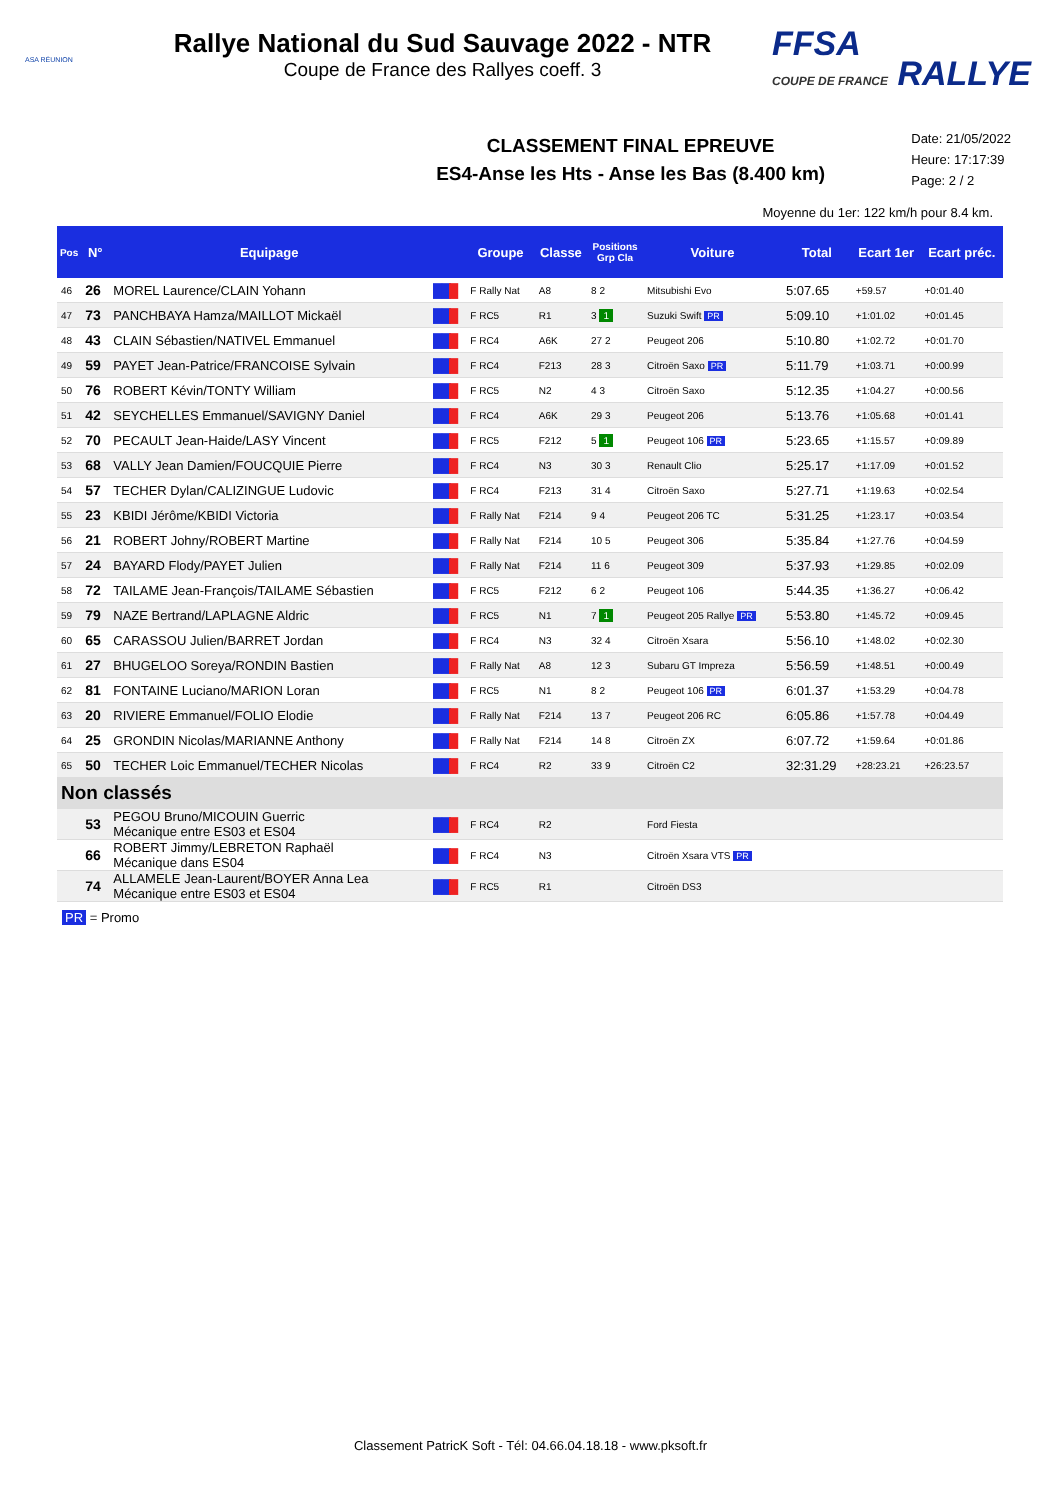ASA RÉUNION
Rallye National du Sud Sauvage 2022 - NTR
Coupe de France des Rallyes coeff. 3
FFSA
COUPE DE FRANCE RALLYE
CLASSEMENT FINAL EPREUVE
ES4-Anse les Hts - Anse les Bas (8.400 km)
Date: 21/05/2022
Heure: 17:17:39
Page: 2 / 2
Moyenne du 1er: 122 km/h pour 8.4 km.
| Pos | N° | Equipage | | Groupe | Classe | Positions Grp Cla | Voiture | Total | Ecart 1er | Ecart préc. |
| --- | --- | --- | --- | --- | --- | --- | --- | --- | --- | --- |
| 46 | 26 | MOREL Laurence/CLAIN Yohann | █ █ █ | F Rally Nat | A8 | 8 2 | Mitsubishi Evo | 5:07.65 | +59.57 | +0:01.40 |
| 47 | 73 | PANCHBAYA Hamza/MAILLOT Mickaël | █ █ █ | F RC5 | R1 | 3 1 | Suzuki Swift PR | 5:09.10 | +1:01.02 | +0:01.45 |
| 48 | 43 | CLAIN Sébastien/NATIVEL Emmanuel | █ █ █ | F RC4 | A6K | 27 2 | Peugeot 206 | 5:10.80 | +1:02.72 | +0:01.70 |
| 49 | 59 | PAYET Jean-Patrice/FRANCOISE Sylvain | █ █ █ | F RC4 | F213 | 28 3 | Citroën Saxo PR | 5:11.79 | +1:03.71 | +0:00.99 |
| 50 | 76 | ROBERT Kévin/TONTY William | █ █ █ | F RC5 | N2 | 4 3 | Citroën Saxo | 5:12.35 | +1:04.27 | +0:00.56 |
| 51 | 42 | SEYCHELLES Emmanuel/SAVIGNY Daniel | █ █ █ | F RC4 | A6K | 29 3 | Peugeot 206 | 5:13.76 | +1:05.68 | +0:01.41 |
| 52 | 70 | PECAULT Jean-Haide/LASY Vincent | █ █ █ | F RC5 | F212 | 5 1 | Peugeot 106 PR | 5:23.65 | +1:15.57 | +0:09.89 |
| 53 | 68 | VALLY Jean Damien/FOUCQUIE Pierre | █ █ █ | F RC4 | N3 | 30 3 | Renault Clio | 5:25.17 | +1:17.09 | +0:01.52 |
| 54 | 57 | TECHER Dylan/CALIZINGUE Ludovic | █ █ █ | F RC4 | F213 | 31 4 | Citroën Saxo | 5:27.71 | +1:19.63 | +0:02.54 |
| 55 | 23 | KBIDI Jérôme/KBIDI Victoria | █ █ █ | F Rally Nat | F214 | 9 4 | Peugeot 206 TC | 5:31.25 | +1:23.17 | +0:03.54 |
| 56 | 21 | ROBERT Johny/ROBERT Martine | █ █ █ | F Rally Nat | F214 | 10 5 | Peugeot 306 | 5:35.84 | +1:27.76 | +0:04.59 |
| 57 | 24 | BAYARD Flody/PAYET Julien | █ █ █ | F Rally Nat | F214 | 11 6 | Peugeot 309 | 5:37.93 | +1:29.85 | +0:02.09 |
| 58 | 72 | TAILAME Jean-François/TAILAME Sébastien | █ █ █ | F RC5 | F212 | 6 2 | Peugeot 106 | 5:44.35 | +1:36.27 | +0:06.42 |
| 59 | 79 | NAZE Bertrand/LAPLAGNE Aldric | █ █ █ | F RC5 | N1 | 7 1 | Peugeot 205 Rallye PR | 5:53.80 | +1:45.72 | +0:09.45 |
| 60 | 65 | CARASSOU Julien/BARRET Jordan | █ █ █ | F RC4 | N3 | 32 4 | Citroën Xsara | 5:56.10 | +1:48.02 | +0:02.30 |
| 61 | 27 | BHUGELOO Soreya/RONDIN Bastien | █ █ █ | F Rally Nat | A8 | 12 3 | Subaru GT Impreza | 5:56.59 | +1:48.51 | +0:00.49 |
| 62 | 81 | FONTAINE Luciano/MARION Loran | █ █ █ | F RC5 | N1 | 8 2 | Peugeot 106 PR | 6:01.37 | +1:53.29 | +0:04.78 |
| 63 | 20 | RIVIERE Emmanuel/FOLIO Elodie | █ █ █ | F Rally Nat | F214 | 13 7 | Peugeot 206 RC | 6:05.86 | +1:57.78 | +0:04.49 |
| 64 | 25 | GRONDIN Nicolas/MARIANNE Anthony | █ █ █ | F Rally Nat | F214 | 14 8 | Citroën ZX | 6:07.72 | +1:59.64 | +0:01.86 |
| 65 | 50 | TECHER Loic Emmanuel/TECHER Nicolas | █ █ █ | F RC4 | R2 | 33 9 | Citroën C2 | 32:31.29 | +28:23.21 | +26:23.57 |
| Non classés | | | | | | | | | | |
| | 53 | PEGOU Bruno/MICOUIN Guerric Mécanique entre ES03 et ES04 | █ █ █ | F RC4 | R2 | | Ford Fiesta | | | |
| | 66 | ROBERT Jimmy/LEBRETON Raphaël Mécanique dans ES04 | █ █ █ | F RC4 | N3 | | Citroën Xsara VTS PR | | | |
| | 74 | ALLAMELE Jean-Laurent/BOYER Anna Lea Mécanique entre ES03 et ES04 | █ █ █ | F RC5 | R1 | | Citroën DS3 | | | |
PR = Promo
Classement PatricK Soft - Tél: 04.66.04.18.18 - www.pksoft.fr